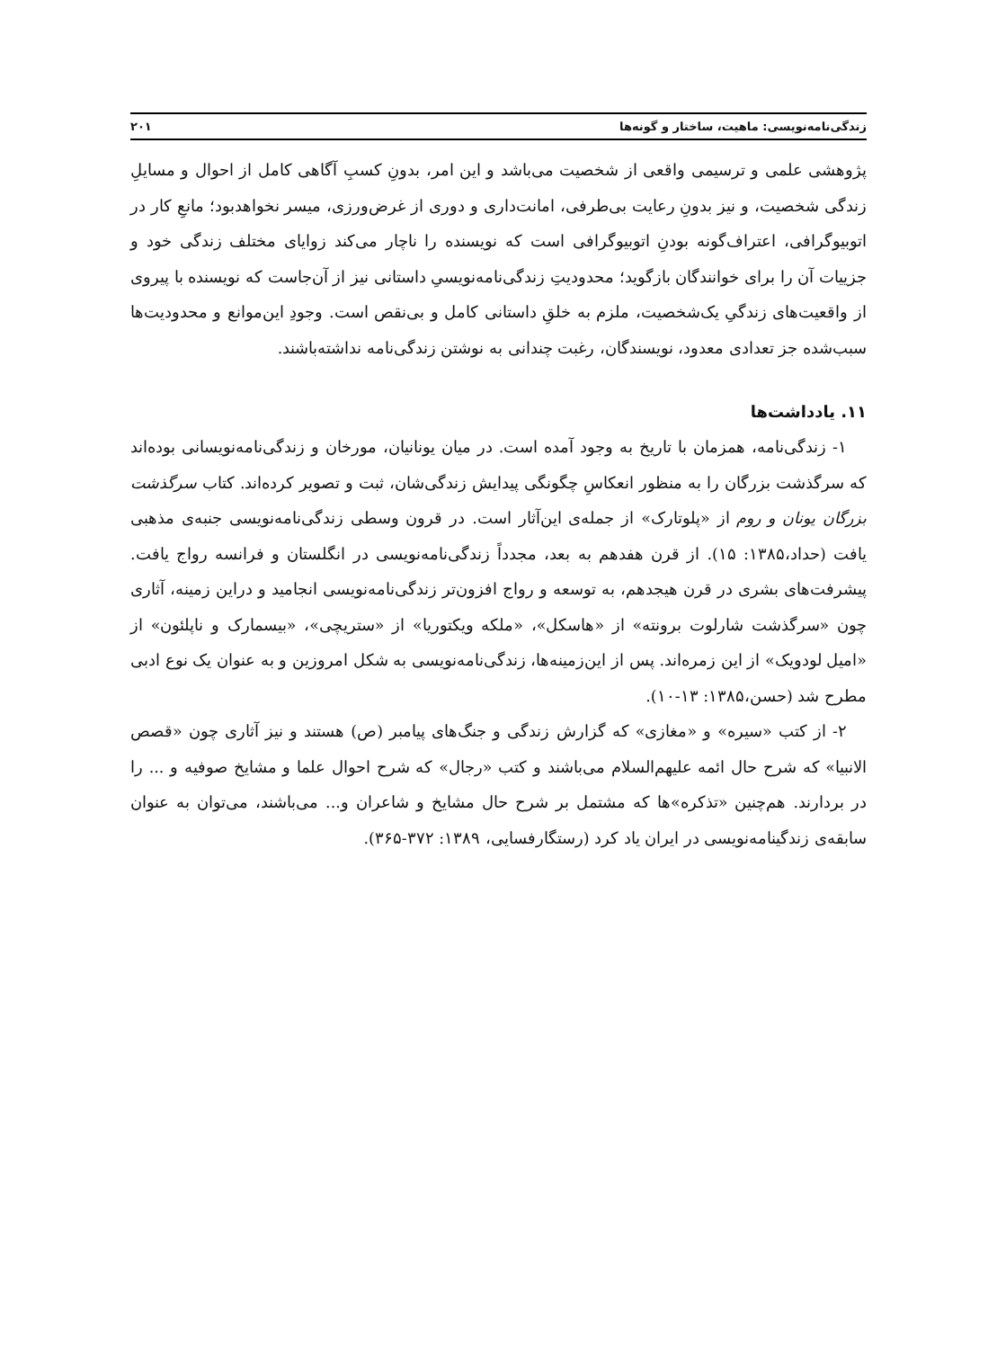زندگی‌نامه‌نویسی: ماهیت، ساختار و گونه‌ها ۲۰۱
پژوهشی علمی و ترسیمی واقعی از شخصیت می‌باشد و این امر، بدونِ کسبِ آگاهی کامل از احوال و مسایلِ زندگی شخصیت، و نیز بدونِ رعایت بی‌طرفی، امانت‌داری و دوری از غرض‌ورزی، میسر نخواهدبود؛ مانعِ کار در اتوبیوگرافی، اعتراف‌گونه بودنِ اتوبیوگرافی است که نویسنده را ناچار می‌کند زوایای مختلف زندگی خود و جزییات آن را برای خوانندگان بازگوید؛ محدودیتِ زندگی‌نامه‌نویسیِ داستانی نیز از آن‌جاست که نویسنده با پیروی از واقعیت‌های زندگیِ یک‌شخصیت، ملزم به خلقِ داستانی کامل و بی‌نقص است. وجودِ این‌موانع و محدودیت‌ها سبب‌شده جز تعدادی معدود، نویسندگان، رغبت چندانی به نوشتن زندگی‌نامه نداشته‌باشند.
۱۱. یادداشت‌ها
۱- زندگی‌نامه، همزمان با تاریخ به وجود آمده است. در میان یونانیان، مورخان و زندگی‌نامه‌نویسانی بوده‌اند که سرگذشت بزرگان را به منظور انعکاسِ چگونگی پیدایش زندگی‌شان، ثبت و تصویر کرده‌اند. کتاب سرگذشت بزرگان یونان و روم از «پلوتارک» از جمله‌ی این‌آثار است. در قرون وسطی زندگی‌نامه‌نویسی جنبه‌ی مذهبی یافت (حداد،۱۳۸۵: ۱۵). از قرن هفدهم به بعد، مجدداً زندگی‌نامه‌نویسی در انگلستان و فرانسه رواج یافت. پیشرفت‌های بشری در قرن هیجدهم، به توسعه و رواج افزون‌تر زندگی‌نامه‌نویسی انجامید و دراین زمینه، آثاری چون «سرگذشت شارلوت برونته» از «هاسکل»، «ملکه ویکتوریا» از «ستریچی»، «بیسمارک و ناپلئون» از «امیل لودویک» از این زمره‌اند. پس از این‌زمینه‌ها، زندگی‌نامه‌نویسی به شکل امروزین و به عنوان یک نوع ادبی مطرح شد (حسن،۱۳۸۵: ۱۳-۱۰).
۲- از کتب «سیره» و «مغازی» که گزارش زندگی و جنگ‌های پیامبر (ص) هستند و نیز آثاری چون «قصص الانبیا» که شرح حال ائمه علیهم‌السلام می‌باشند و کتب «رجال» که شرح احوال علما و مشایخ صوفیه و ... را در بردارند. هم‌چنین «تذکره»ها که مشتمل بر شرح حال مشایخ و شاعران و... می‌باشند، می‌توان به عنوان سابقه‌ی زندگینامه‌نویسی در ایران یاد کرد (رستگارفسایی، ۱۳۸۹: ۳۷۲-۳۶۵).